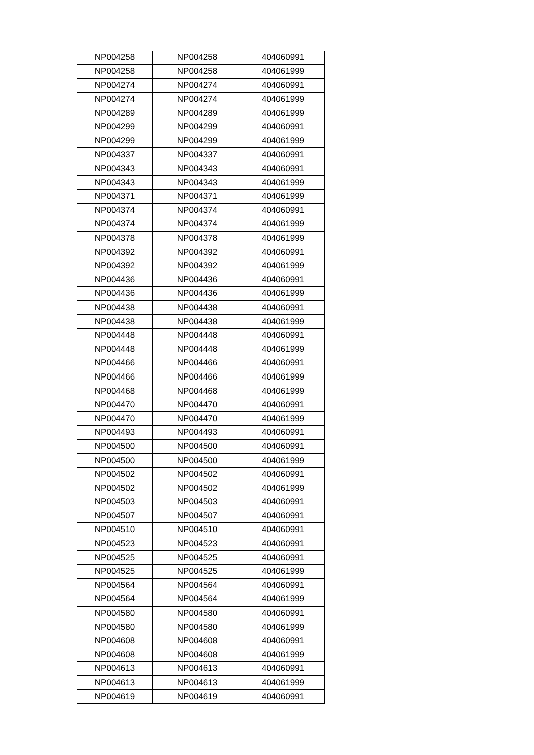| NP004258 | NP004258 | 404060991 |
| NP004258 | NP004258 | 404061999 |
| NP004274 | NP004274 | 404060991 |
| NP004274 | NP004274 | 404061999 |
| NP004289 | NP004289 | 404061999 |
| NP004299 | NP004299 | 404060991 |
| NP004299 | NP004299 | 404061999 |
| NP004337 | NP004337 | 404060991 |
| NP004343 | NP004343 | 404060991 |
| NP004343 | NP004343 | 404061999 |
| NP004371 | NP004371 | 404061999 |
| NP004374 | NP004374 | 404060991 |
| NP004374 | NP004374 | 404061999 |
| NP004378 | NP004378 | 404061999 |
| NP004392 | NP004392 | 404060991 |
| NP004392 | NP004392 | 404061999 |
| NP004436 | NP004436 | 404060991 |
| NP004436 | NP004436 | 404061999 |
| NP004438 | NP004438 | 404060991 |
| NP004438 | NP004438 | 404061999 |
| NP004448 | NP004448 | 404060991 |
| NP004448 | NP004448 | 404061999 |
| NP004466 | NP004466 | 404060991 |
| NP004466 | NP004466 | 404061999 |
| NP004468 | NP004468 | 404061999 |
| NP004470 | NP004470 | 404060991 |
| NP004470 | NP004470 | 404061999 |
| NP004493 | NP004493 | 404060991 |
| NP004500 | NP004500 | 404060991 |
| NP004500 | NP004500 | 404061999 |
| NP004502 | NP004502 | 404060991 |
| NP004502 | NP004502 | 404061999 |
| NP004503 | NP004503 | 404060991 |
| NP004507 | NP004507 | 404060991 |
| NP004510 | NP004510 | 404060991 |
| NP004523 | NP004523 | 404060991 |
| NP004525 | NP004525 | 404060991 |
| NP004525 | NP004525 | 404061999 |
| NP004564 | NP004564 | 404060991 |
| NP004564 | NP004564 | 404061999 |
| NP004580 | NP004580 | 404060991 |
| NP004580 | NP004580 | 404061999 |
| NP004608 | NP004608 | 404060991 |
| NP004608 | NP004608 | 404061999 |
| NP004613 | NP004613 | 404060991 |
| NP004613 | NP004613 | 404061999 |
| NP004619 | NP004619 | 404060991 |